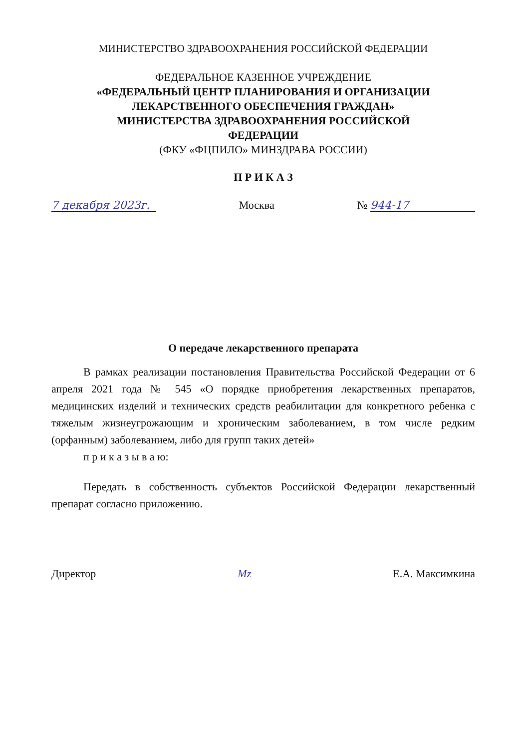МИНИСТЕРСТВО ЗДРАВООХРАНЕНИЯ РОССИЙСКОЙ ФЕДЕРАЦИИ
ФЕДЕРАЛЬНОЕ КАЗЕННОЕ УЧРЕЖДЕНИЕ
«ФЕДЕРАЛЬНЫЙ ЦЕНТР ПЛАНИРОВАНИЯ И ОРГАНИЗАЦИИ
ЛЕКАРСТВЕННОГО ОБЕСПЕЧЕНИЯ ГРАЖДАН»
МИНИСТЕРСТВА ЗДРАВООХРАНЕНИЯ РОССИЙСКОЙ
ФЕДЕРАЦИИ
(ФКУ «ФЦПИЛО» МИНЗДРАВА РОССИИ)
П Р И К А З
7 декабря 2023г. Москва № 944-17
О передаче лекарственного препарата
В рамках реализации постановления Правительства Российской Федерации от 6 апреля 2021 года № 545 «О порядке приобретения лекарственных препаратов, медицинских изделий и технических средств реабилитации для конкретного ребенка с тяжелым жизнеугрожающим и хроническим заболеванием, в том числе редким (орфанным) заболеванием, либо для групп таких детей»
п р и к а з ы в а ю:
Передать в собственность субъектов Российской Федерации лекарственный препарат согласно приложению.
Директор Mz Е.А. Максимкина